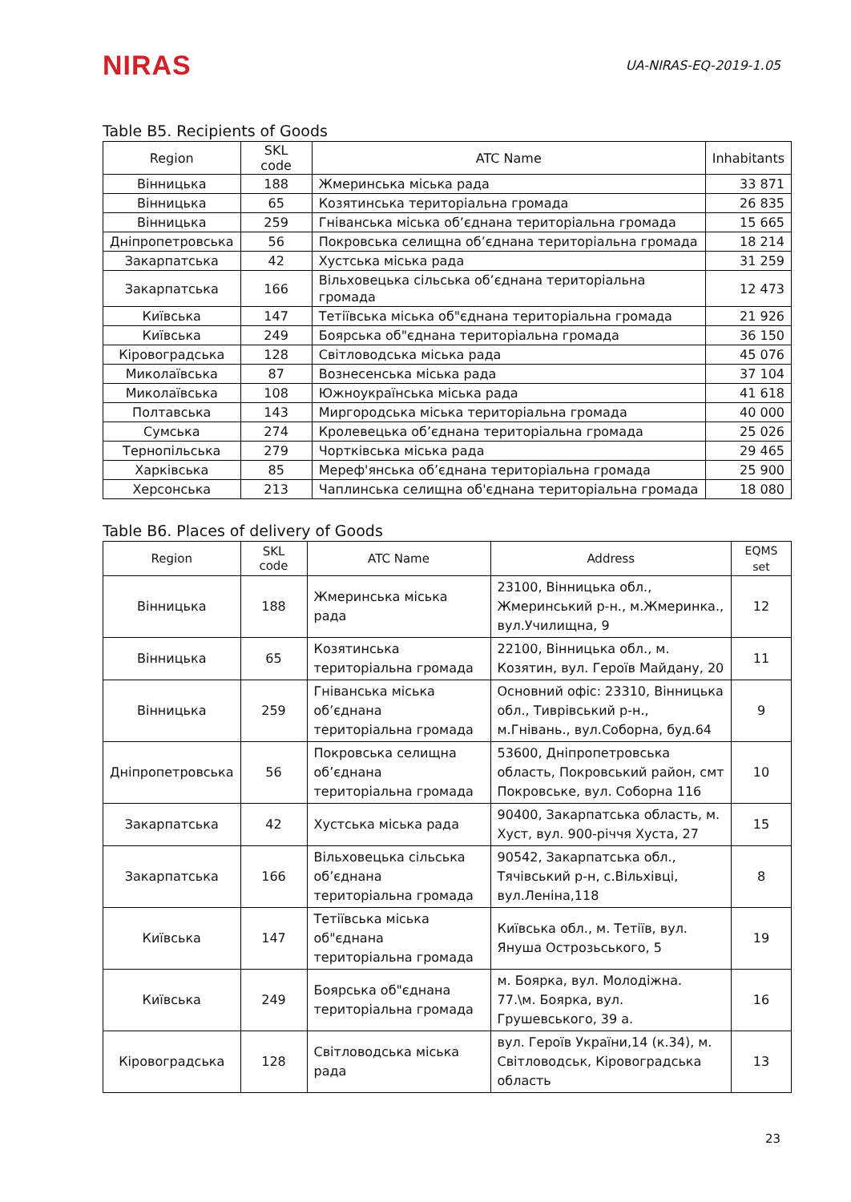NIRAS
UA-NIRAS-EQ-2019-1.05
Table B5. Recipients of Goods
| Region | SKL code | ATC Name | Inhabitants |
| --- | --- | --- | --- |
| Вінницька | 188 | Жмеринська міська рада | 33 871 |
| Вінницька | 65 | Козятинська територіальна громада | 26 835 |
| Вінницька | 259 | Гніванська міська об’єднана територіальна громада | 15 665 |
| Дніпропетровська | 56 | Покровська селищна об’єднана територіальна громада | 18 214 |
| Закарпатська | 42 | Хустська міська рада | 31 259 |
| Закарпатська | 166 | Вільховецька сільська об’єднана територіальна громада | 12 473 |
| Київська | 147 | Тетіївська міська об"єднана територіальна громада | 21 926 |
| Київська | 249 | Боярська об"єднана територіальна громада | 36 150 |
| Кіровоградська | 128 | Світловодська міська рада | 45 076 |
| Миколаївська | 87 | Вознесенська міська рада | 37 104 |
| Миколаївська | 108 | Южноукраїнська міська рада | 41 618 |
| Полтавська | 143 | Миргородська міська територіальна громада | 40 000 |
| Сумська | 274 | Кролевецька об’єднана територіальна громада | 25 026 |
| Тернопільська | 279 | Чортківська міська рада | 29 465 |
| Харківська | 85 | Мереф'янська об’єднана територіальна громада | 25 900 |
| Херсонська | 213 | Чаплинська селищна об'єднана територіальна громада | 18 080 |
Table B6. Places of delivery of Goods
| Region | SKL code | ATC Name | Address | EQMS set |
| --- | --- | --- | --- | --- |
| Вінницька | 188 | Жмеринська міська рада | 23100, Вінницька обл., Жмеринський р-н., м.Жмеринка., вул.Училищна, 9 | 12 |
| Вінницька | 65 | Козятинська територіальна громада | 22100, Вінницька обл., м. Козятин, вул. Героїв Майдану, 20 | 11 |
| Вінницька | 259 | Гніванська міська об’єднана територіальна громада | Основний офіс: 23310, Вінницька обл., Тиврівський р-н., м.Гнівань., вул.Соборна, буд.64 | 9 |
| Дніпропетровська | 56 | Покровська селищна об’єднана територіальна громада | 53600, Дніпропетровська область, Покровський район, смт Покровське, вул. Соборна 116 | 10 |
| Закарпатська | 42 | Хустська міська рада | 90400, Закарпатська область, м. Хуст, вул. 900-річчя Хуста, 27 | 15 |
| Закарпатська | 166 | Вільховецька сільська об’єднана територіальна громада | 90542, Закарпатська обл., Тячівський р-н, с.Вільхівці, вул.Леніна,118 | 8 |
| Київська | 147 | Тетіївська міська об"єднана територіальна громада | Київська обл., м. Тетіїв, вул. Януша Острозьського, 5 | 19 |
| Київська | 249 | Боярська об"єднана територіальна громада | м. Боярка, вул. Молодіжна. 77.\м. Боярка, вул. Грушевського, 39 а. | 16 |
| Кіровоградська | 128 | Світловодська міська рада | вул. Героїв України,14 (к.34), м. Світловодськ, Кіровоградська область | 13 |
23